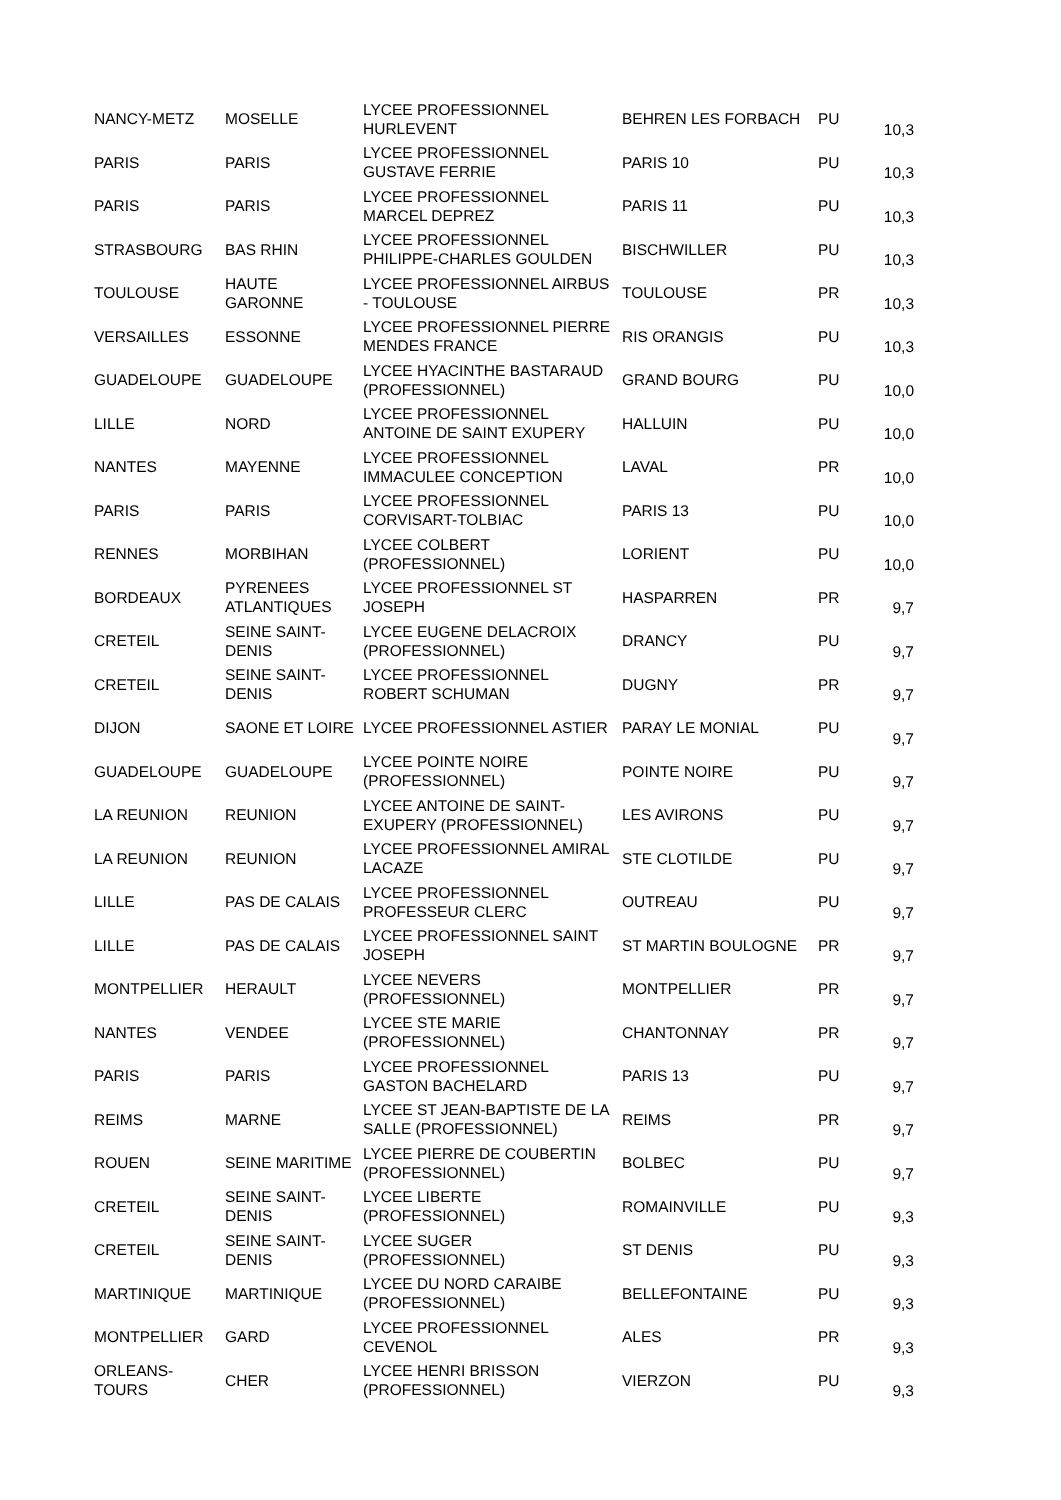| NANCY-METZ | MOSELLE | LYCEE PROFESSIONNEL HURLEVENT | BEHREN LES FORBACH | PU | 10,3 |
| PARIS | PARIS | LYCEE PROFESSIONNEL GUSTAVE FERRIE | PARIS 10 | PU | 10,3 |
| PARIS | PARIS | LYCEE PROFESSIONNEL MARCEL DEPREZ | PARIS 11 | PU | 10,3 |
| STRASBOURG | BAS RHIN | LYCEE PROFESSIONNEL PHILIPPE-CHARLES GOULDEN | BISCHWILLER | PU | 10,3 |
| TOULOUSE | HAUTE GARONNE | LYCEE PROFESSIONNEL AIRBUS - TOULOUSE | TOULOUSE | PR | 10,3 |
| VERSAILLES | ESSONNE | LYCEE PROFESSIONNEL PIERRE MENDES FRANCE | RIS ORANGIS | PU | 10,3 |
| GUADELOUPE | GUADELOUPE | LYCEE HYACINTHE BASTARAUD (PROFESSIONNEL) | GRAND BOURG | PU | 10,0 |
| LILLE | NORD | LYCEE PROFESSIONNEL ANTOINE DE SAINT EXUPERY | HALLUIN | PU | 10,0 |
| NANTES | MAYENNE | LYCEE PROFESSIONNEL IMMACULEE CONCEPTION | LAVAL | PR | 10,0 |
| PARIS | PARIS | LYCEE PROFESSIONNEL CORVISART-TOLBIAC | PARIS 13 | PU | 10,0 |
| RENNES | MORBIHAN | LYCEE COLBERT (PROFESSIONNEL) | LORIENT | PU | 10,0 |
| BORDEAUX | PYRENEES ATLANTIQUES | LYCEE PROFESSIONNEL ST JOSEPH | HASPARREN | PR | 9,7 |
| CRETEIL | SEINE SAINT-DENIS | LYCEE EUGENE DELACROIX (PROFESSIONNEL) | DRANCY | PU | 9,7 |
| CRETEIL | SEINE SAINT-DENIS | LYCEE PROFESSIONNEL ROBERT SCHUMAN | DUGNY | PR | 9,7 |
| DIJON | SAONE ET LOIRE | LYCEE PROFESSIONNEL ASTIER | PARAY LE MONIAL | PU | 9,7 |
| GUADELOUPE | GUADELOUPE | LYCEE POINTE NOIRE (PROFESSIONNEL) | POINTE NOIRE | PU | 9,7 |
| LA REUNION | REUNION | LYCEE ANTOINE DE SAINT-EXUPERY (PROFESSIONNEL) | LES AVIRONS | PU | 9,7 |
| LA REUNION | REUNION | LYCEE PROFESSIONNEL AMIRAL LACAZE | STE CLOTILDE | PU | 9,7 |
| LILLE | PAS DE CALAIS | LYCEE PROFESSIONNEL PROFESSEUR CLERC | OUTREAU | PU | 9,7 |
| LILLE | PAS DE CALAIS | LYCEE PROFESSIONNEL SAINT JOSEPH | ST MARTIN BOULOGNE | PR | 9,7 |
| MONTPELLIER | HERAULT | LYCEE NEVERS (PROFESSIONNEL) | MONTPELLIER | PR | 9,7 |
| NANTES | VENDEE | LYCEE STE MARIE (PROFESSIONNEL) | CHANTONNAY | PR | 9,7 |
| PARIS | PARIS | LYCEE PROFESSIONNEL GASTON BACHELARD | PARIS 13 | PU | 9,7 |
| REIMS | MARNE | LYCEE ST JEAN-BAPTISTE DE LA SALLE (PROFESSIONNEL) | REIMS | PR | 9,7 |
| ROUEN | SEINE MARITIME | LYCEE PIERRE DE COUBERTIN (PROFESSIONNEL) | BOLBEC | PU | 9,7 |
| CRETEIL | SEINE SAINT-DENIS | LYCEE LIBERTE (PROFESSIONNEL) | ROMAINVILLE | PU | 9,3 |
| CRETEIL | SEINE SAINT-DENIS | LYCEE SUGER (PROFESSIONNEL) | ST DENIS | PU | 9,3 |
| MARTINIQUE | MARTINIQUE | LYCEE DU NORD CARAIBE (PROFESSIONNEL) | BELLEFONTAINE | PU | 9,3 |
| MONTPELLIER | GARD | LYCEE PROFESSIONNEL CEVENOL | ALES | PR | 9,3 |
| ORLEANS-TOURS | CHER | LYCEE HENRI BRISSON (PROFESSIONNEL) | VIERZON | PU | 9,3 |